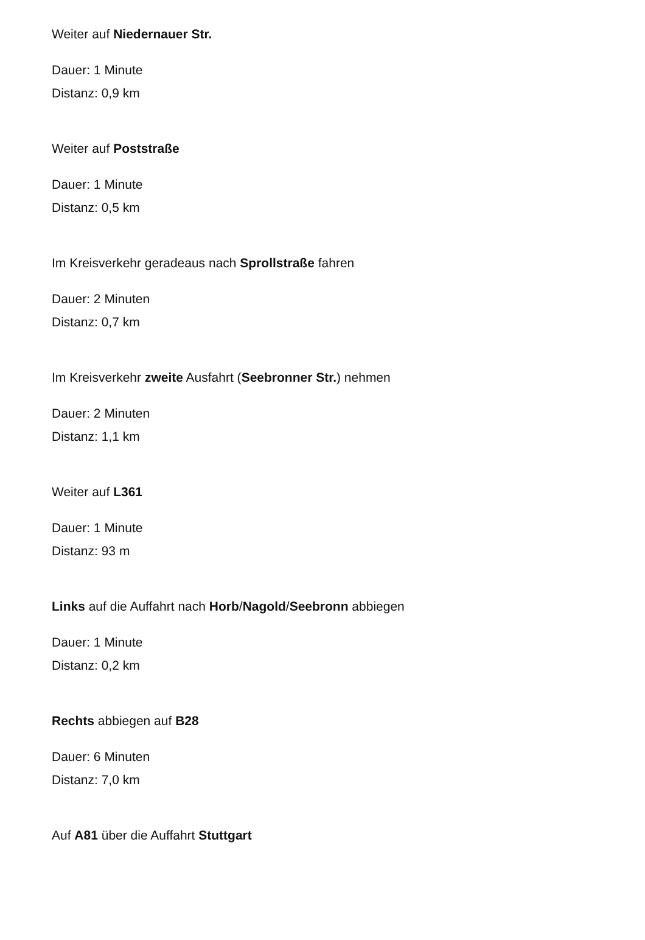Weiter auf Niedernauer Str.
Dauer: 1 Minute
Distanz: 0,9 km
Weiter auf Poststraße
Dauer: 1 Minute
Distanz: 0,5 km
Im Kreisverkehr geradeaus nach Sprollstraße fahren
Dauer: 2 Minuten
Distanz: 0,7 km
Im Kreisverkehr zweite Ausfahrt (Seebronner Str.) nehmen
Dauer: 2 Minuten
Distanz: 1,1 km
Weiter auf L361
Dauer: 1 Minute
Distanz: 93 m
Links auf die Auffahrt nach Horb/Nagold/Seebronn abbiegen
Dauer: 1 Minute
Distanz: 0,2 km
Rechts abbiegen auf B28
Dauer: 6 Minuten
Distanz: 7,0 km
Auf A81 über die Auffahrt Stuttgart